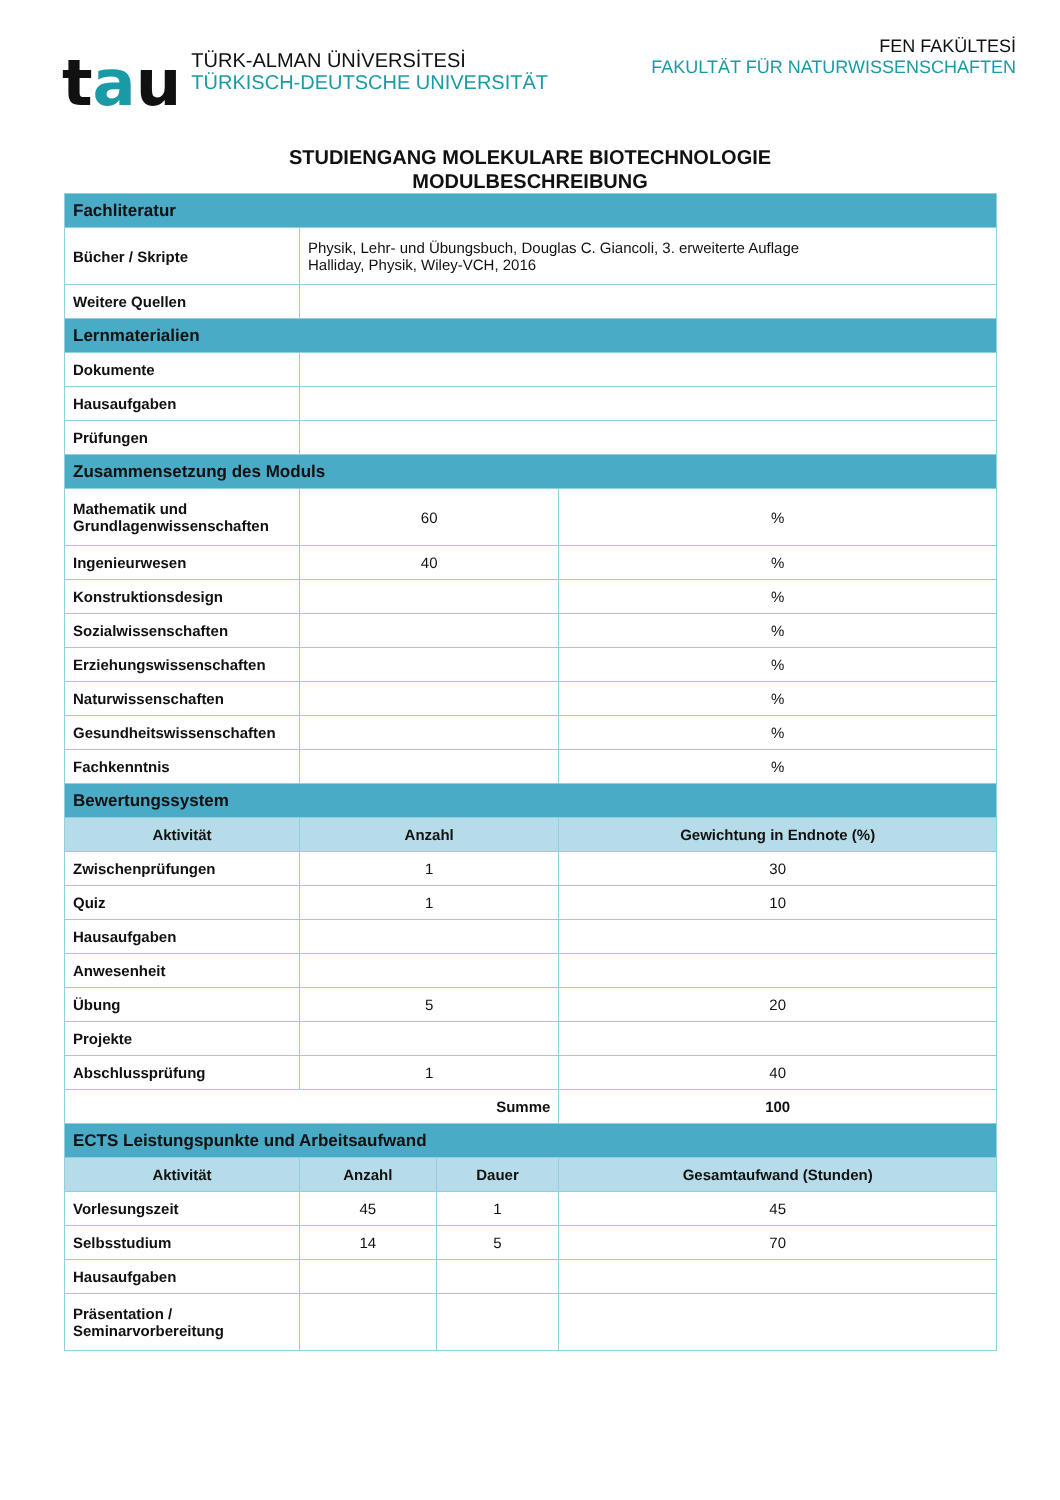tau
TÜRK-ALMAN ÜNİVERSİTESİ
TÜRKISCH-DEUTSCHE UNIVERSITÄT
FEN FAKÜLTESİ
FAKULTÄT FÜR NATURWISSENSCHAFTEN
STUDIENGANG MOLEKULARE BIOTECHNOLOGIE
MODULBESCHREIBUNG
| Fachliteratur | | | |
| Bücher / Skripte | Physik, Lehr- und Übungsbuch, Douglas C. Giancoli, 3. erweiterte Auflage Halliday, Physik, Wiley-VCH, 2016 | | |
| Weitere Quellen | | | |
| Lernmaterialien | | | |
| Dokumente | | | |
| Hausaufgaben | | | |
| Prüfungen | | | |
| Zusammensetzung des Moduls | | | |
| Mathematik und Grundlagenwissenschaften | 60 | | % |
| Ingenieurwesen | 40 | | % |
| Konstruktionsdesign | | | % |
| Sozialwissenschaften | | | % |
| Erziehungswissenschaften | | | % |
| Naturwissenschaften | | | % |
| Gesundheitswissenschaften | | | % |
| Fachkenntnis | | | % |
| Bewertungssystem | | | |
| Aktivität | Anzahl | | Gewichtung in Endnote (%) |
| Zwischenprüfungen | 1 | | 30 |
| Quiz | 1 | | 10 |
| Hausaufgaben | | | |
| Anwesenheit | | | |
| Übung | 5 | | 20 |
| Projekte | | | |
| Abschlussprüfung | 1 | | 40 |
| Summe | | | 100 |
| ECTS Leistungspunkte und Arbeitsaufwand | | | |
| Aktivität | Anzahl | Dauer | Gesamtaufwand (Stunden) |
| Vorlesungszeit | 45 | 1 | 45 |
| Selbsstudium | 14 | 5 | 70 |
| Hausaufgaben | | | |
| Präsentation / Seminarvorbereitung | | | |